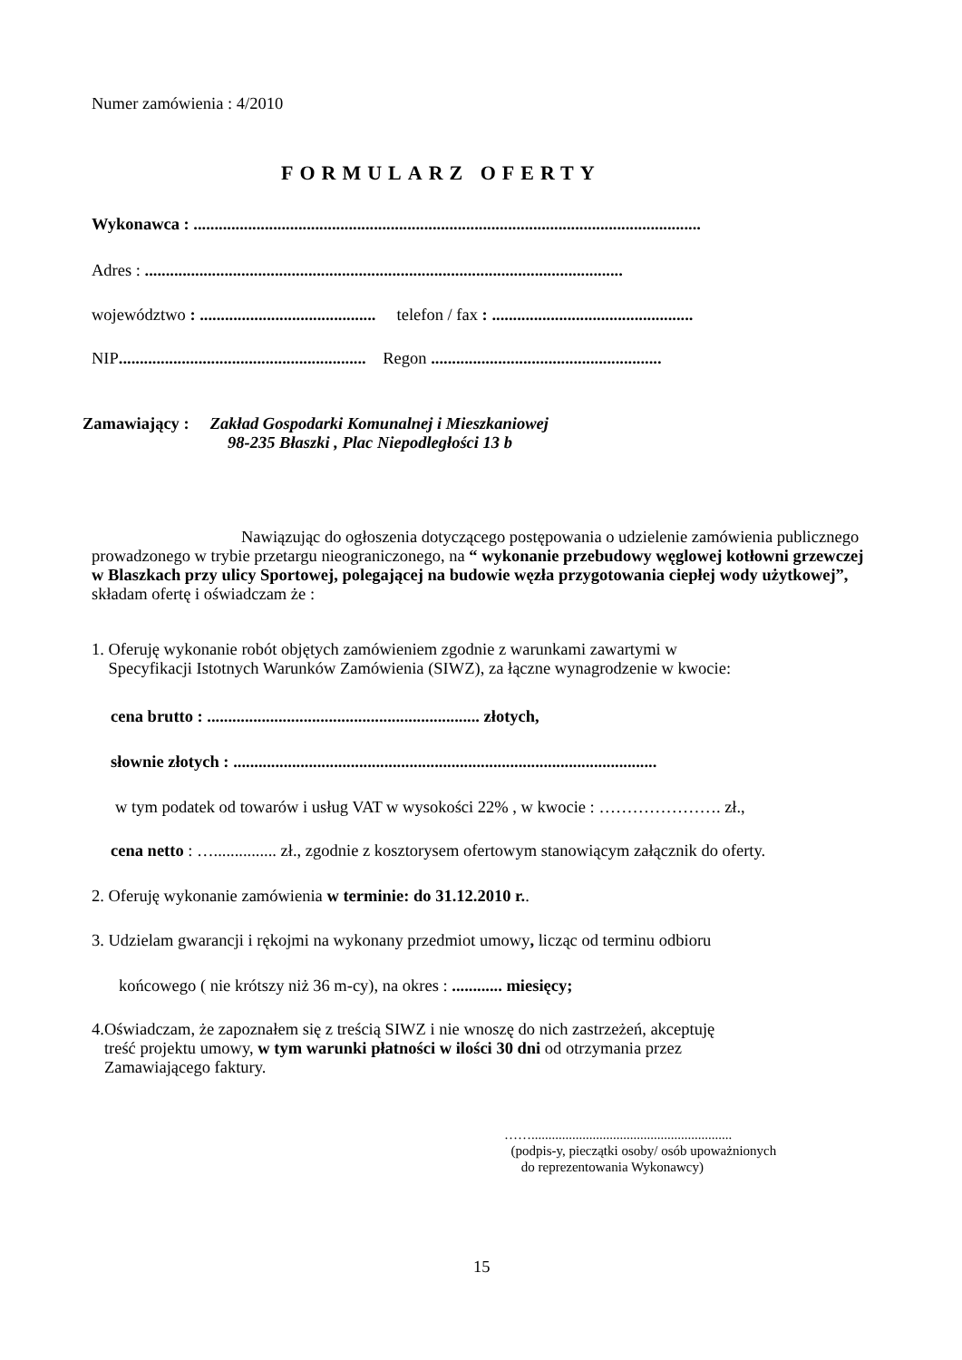Numer zamówienia : 4/2010
FORMULARZ OFERTY
Wykonawca : .........................................................................................................................
Adres : ..................................................................................................................
województwo : .......................................... telefon / fax : ................................................
NIP........................................................... Regon .......................................................
Zamawiający : Zakład Gospodarki Komunalnej i Mieszkaniowej
98-235 Błaszki , Plac Niepodległości 13 b
Nawiązując do ogłoszenia dotyczącego postępowania o udzielenie zamówienia publicznego prowadzonego w trybie przetargu nieograniczonego, na “ wykonanie przebudowy węglowej kotłowni grzewczej w Blaszkach przy ulicy Sportowej, polegającej na budowie węzła przygotowania ciepłej wody użytkowej”, składam ofertę i oświadczam że :
1. Oferuję wykonanie robót objętych zamówieniem zgodnie z warunkami zawartymi w
Specyfikacji Istotnych Warunków Zamówienia (SIWZ), za łączne wynagrodzenie w kwocie:
cena brutto : ................................................................. złotych,
słownie złotych : .....................................................................................................
w tym podatek od towarów i usług VAT w wysokości 22% , w kwocie : …………………. zł.,
cena netto : …............... zł., zgodnie z kosztorysem ofertowym stanowiącym załącznik do oferty.
2. Oferuję wykonanie zamówienia w terminie: do 31.12.2010 r..
3. Udzielam gwarancji i rękojmi na wykonany przedmiot umowy, licząc od terminu odbioru
końcowego ( nie krótszy niż 36 m-cy), na okres : ............ miesięcy;
4.Oświadczam, że zapoznałem się z treścią SIWZ i nie wnoszę do nich zastrzeżeń, akceptuję
treść projektu umowy, w tym warunki płatności w ilości 30 dni od otrzymania przez
Zamawiającego faktury.
……...........................................................
(podpis-y, pieczątki osoby/ osób upoważnionych
do reprezentowania Wykonawcy)
15